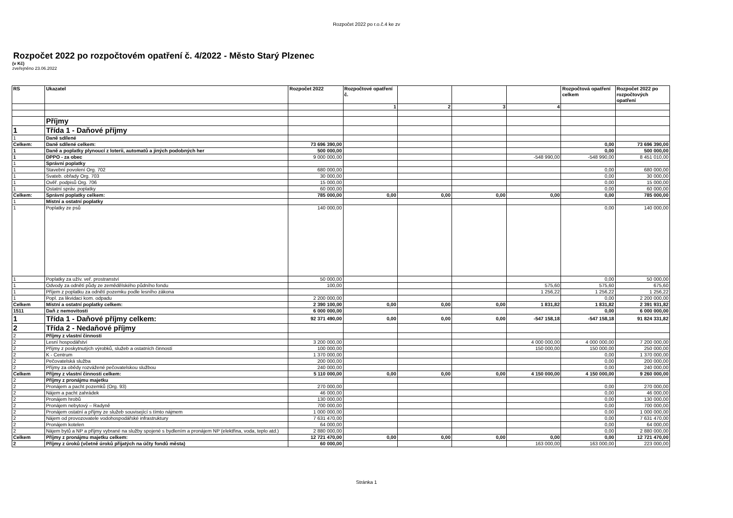Rozpočet 2022 po r.o.č.4 ke zv
Rozpočet 2022 po rozpočtovém opatření č. 4/2022 - Město Starý Plzenec
(v Kč)
zveřejněno 23.06.2022
| RS | Ukazatel | Rozpočet 2022 | Rozpočtové opatření č. | | | | Rozpočtová opatření celkem | Rozpočet 2022 po rozpočtových opatření |
| --- | --- | --- | --- | --- | --- | --- | --- | --- |
| | | | 1 | 2 | 3 | 4 | | |
| | Příjmy | | | | | | | |
| 1 | Třída 1 - Daňové příjmy | | | | | | | |
| 1 | Daně sdílené | | | | | | | |
| Celkem: | Daně sdílené celkem: | 73 696 390,00 | | | | | 0,00 | 73 696 390,00 |
| 1 | Daně a poplatky plynoucí z loterii, automatů a jiných podobných her | 500 000,00 | | | | | 0,00 | 500 000,00 |
| 1 | DPPO - za obec | 9 000 000,00 | | | | -548 990,00 | -548 990,00 | 8 451 010,00 |
| 1 | Správní poplatky | | | | | | | |
| 1 | Stavební povolení Org. 702 | 680 000,00 | | | | | 0,00 | 680 000,00 |
| 1 | Svateb. obřady Org. 703 | 30 000,00 | | | | | 0,00 | 30 000,00 |
| 1 | Ověř. podpisů Org. 706 | 15 000,00 | | | | | 0,00 | 15 000,00 |
| 1 | Ostatní správ. poplatky | 60 000,00 | | | | | 0,00 | 60 000,00 |
| Celkem: | Správní poplatky celkem: | 785 000,00 | 0,00 | 0,00 | 0,00 | 0,00 | 0,00 | 785 000,00 |
| 1 | Místní a ostatní poplatky | | | | | | | |
| 1 | Poplatky ze psů | 140 000,00 | | | | | 0,00 | 140 000,00 |
| 1 | Poplatky za užív. veř. prostranství | 50 000,00 | | | | | 0,00 | 50 000,00 |
| 1 | Odvody za odnětí půdy ze zemědělského půdního fondu | 100,00 | | | | 575,60 | 575,60 | 675,60 |
| 1 | Příjem z poplatku za odnětí pozemku podle lesního zákona | | | | | 1 256,22 | 1 256,22 | 1 256,22 |
| 1 | Popl. za likvidaci kom. odpadu | 2 200 000,00 | | | | | 0,00 | 2 200 000,00 |
| Celkem | Místní a ostatní poplatky celkem: | 2 390 100,00 | 0,00 | 0,00 | 0,00 | 1 831,82 | 1 831,82 | 2 391 931,82 |
| 1511 | Daň z nemovitosti | 6 000 000,00 | | | | | 0,00 | 6 000 000,00 |
| 1 | Třída 1 - Daňové příjmy celkem: | 92 371 490,00 | 0,00 | 0,00 | 0,00 | -547 158,18 | -547 158,18 | 91 824 331,82 |
| 2 | Třída 2 - Nedaňové příjmy | | | | | | | |
| 2 | Příjmy z vlastní činnosti | | | | | | | |
| 2 | Lesní hospodářství | 3 200 000,00 | | | | 4 000 000,00 | 4 000 000,00 | 7 200 000,00 |
| 2 | Příjmy z poskytnutých výrobků, služeb a ostatních činností | 100 000,00 | | | | 150 000,00 | 150 000,00 | 250 000,00 |
| 2 | K - Centrum | 1 370 000,00 | | | | | 0,00 | 1 370 000,00 |
| 2 | Pečovatelská služba | 200 000,00 | | | | | 0,00 | 200 000,00 |
| 2 | Příjmy za obědy rozvážené pečovatelskou službou | 240 000,00 | | | | | 0,00 | 240 000,00 |
| Celkem | Příjmy z vlastní činnosti celkem: | 5 110 000,00 | 0,00 | 0,00 | 0,00 | 4 150 000,00 | 4 150 000,00 | 9 260 000,00 |
| 2 | Příjmy z pronájmu majetku | | | | | | | |
| 2 | Pronájem a pacht pozemků (Org. 93) | 270 000,00 | | | | | 0,00 | 270 000,00 |
| 2 | Nájem a pacht zahrádek | 46 000,00 | | | | | 0,00 | 46 000,00 |
| 2 | Pronájem hrobů | 130 000,00 | | | | | 0,00 | 130 000,00 |
| 2 | Pronájem nebytový – Radyně | 700 000,00 | | | | | 0,00 | 700 000,00 |
| 2 | Pronájem ostatní a příjmy ze služeb související s tímto nájmem | 1 000 000,00 | | | | | 0,00 | 1 000 000,00 |
| 2 | Nájem od provozovatele vodohospodářské infrastruktury | 7 631 470,00 | | | | | 0,00 | 7 631 470,00 |
| 2 | Pronájem kotelen | 64 000,00 | | | | | 0,00 | 64 000,00 |
| 2 | Nájem bytů a NP a příjmy vybrané na služby spojené s bydlením a pronájem NP (elektřina, voda, teplo atd.) | 2 880 000,00 | | | | | 0,00 | 2 880 000,00 |
| Celkem | Příjmy z pronájmu majetku celkem: | 12 721 470,00 | 0,00 | 0,00 | 0,00 | 0,00 | 0,00 | 12 721 470,00 |
| 2 | Příjmy z úroků (včetně úroků přijatých na účty fondů města) | 60 000,00 | | | | 163 000,00 | 163 000,00 | 223 000,00 |
Stránka 1